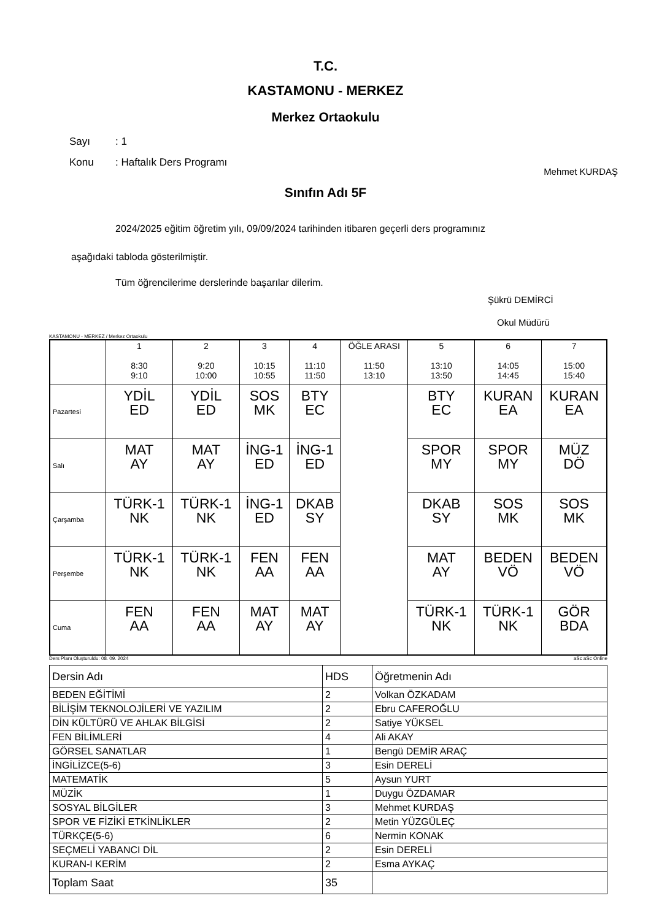T.C.
KASTAMONU - MERKEZ
Merkez Ortaokulu
Sayı: 1
Konu: Haftalık Ders Programı
Mehmet KURDAŞ
Sınıfın Adı 5F
2024/2025 eğitim öğretim yılı, 09/09/2024 tarihinden itibaren geçerli ders programınız
aşağıdaki tabloda gösterilmiştir.
Tüm öğrencilerime derslerinde başarılar dilerim.
Şükrü DEMİRCİ
Okul Müdürü
KASTAMONU - MERKEZ / Merkez Ortaokulu
| | 1 8:30 9:10 | 2 9:20 10:00 | 3 10:15 10:55 | 4 11:10 11:50 | ÖĞLE ARASI 11:50 13:10 | 5 13:10 13:50 | 6 14:05 14:45 | 7 15:00 15:40 |
| --- | --- | --- | --- | --- | --- | --- | --- | --- |
| Pazartesi | YDİL ED | YDİL ED | SOS MK | BTY EC | | BTY EC | KURAN EA | KURAN EA |
| Salı | MAT AY | MAT AY | İNG-1 ED | İNG-1 ED | | SPOR MY | SPOR MY | MÜZ DÖ |
| Çarşamba | TÜRK-1 NK | TÜRK-1 NK | İNG-1 ED | DKAB SY | | DKAB SY | SOS MK | SOS MK |
| Perşembe | TÜRK-1 NK | TÜRK-1 NK | FEN AA | FEN AA | | MAT AY | BEDEN VÖ | BEDEN VÖ |
| Cuma | FEN AA | FEN AA | MAT AY | MAT AY | | TÜRK-1 NK | TÜRK-1 NK | GÖR BDA |
Ders Planı Oluşturuldu: 08. 09. 2024 aSc aSc Online
| Dersin Adı | HDS | Öğretmenin Adı |
| BEDEN EĞİTİMİ | 2 | Volkan ÖZKADAM |
| BİLİŞİM TEKNOLOJİLERİ VE YAZILIM | 2 | Ebru CAFEROĞLU |
| DİN KÜLTÜRÜ VE AHLAK BİLGİSİ | 2 | Satiye YÜKSEL |
| FEN BİLİMLERİ | 4 | Ali AKAY |
| GÖRSEL SANATLAR | 1 | Bengü DEMİR ARAÇ |
| İNGİLİZCE(5-6) | 3 | Esin DERELİ |
| MATEMATİK | 5 | Aysun YURT |
| MÜZİK | 1 | Duygu ÖZDAMAR |
| SOSYAL BİLGİLER | 3 | Mehmet KURDAŞ |
| SPOR VE FİZİKİ ETKİNLİKLER | 2 | Metin YÜZGÜLEÇ |
| TÜRKÇE(5-6) | 6 | Nermin KONAK |
| SEÇMELİ YABANCI DİL | 2 | Esin DERELİ |
| KURAN-I KERİM | 2 | Esma AYKAÇ |
| Toplam Saat | 35 | |